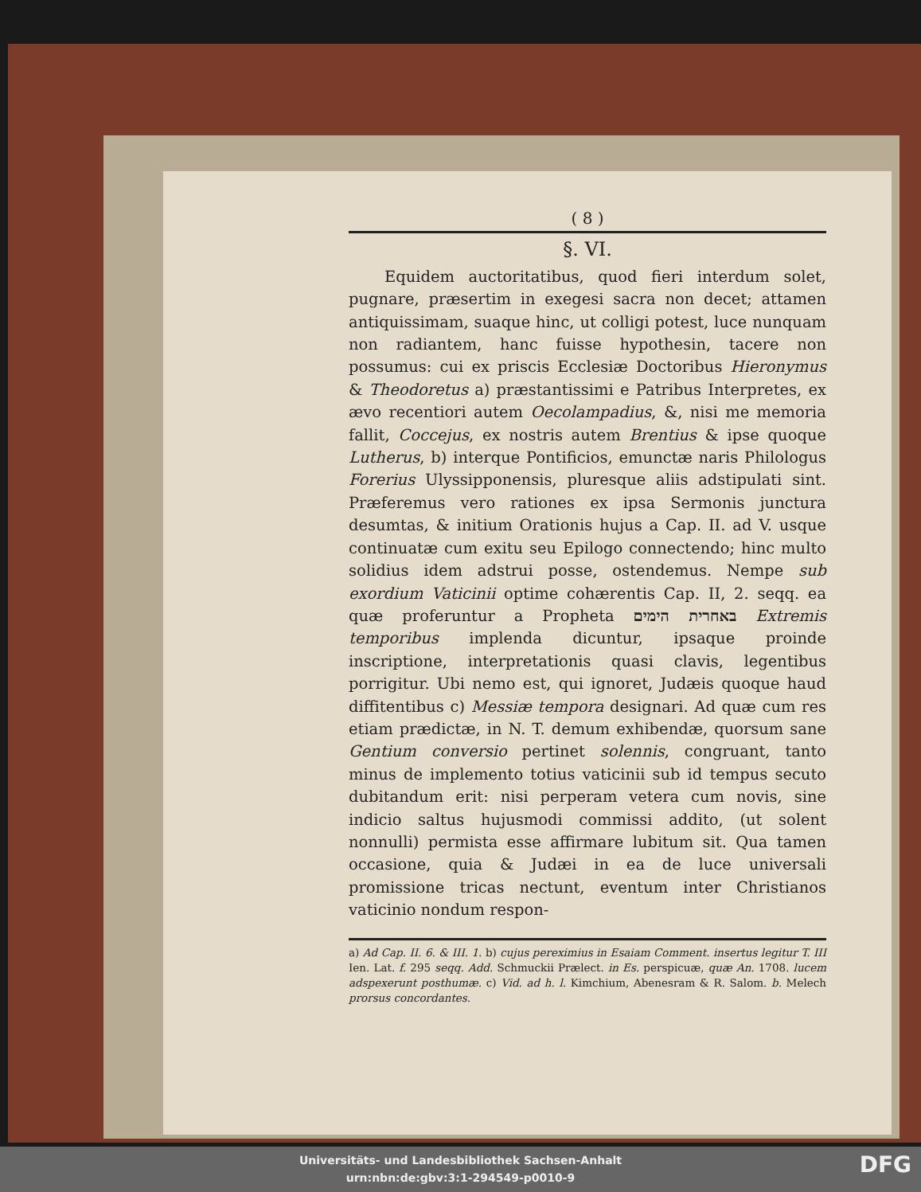( 8 )
§. VI.
Equidem auctoritatibus, quod fieri interdum solet, pugnare, præsertim in exegesi sacra non decet; attamen antiquissimam, suaque hinc, ut colligi potest, luce nunquam non radiantem, hanc fuisse hypothesin, tacere non possumus: cui ex priscis Ecclesiæ Doctoribus Hieronymus & Theodoretus a) præstantissimi e Patribus Interpretes, ex ævo recentiori autem Oecolampadius, &, nisi me memoria fallit, Coccejus, ex nostris autem Brentius & ipse quoque Lutherus, b) interque Pontificios, emunctæ naris Philologus Forerius Ulyssipponensis, pluresque aliis adstipulati sint. Præferemus vero rationes ex ipsa Sermonis junctura desumtas, & initium Orationis hujus a Cap. II. ad V. usque continuatæ cum exitu seu Epilogo connectendo; hinc multo solidius idem adstrui posse, ostendemus. Nempe sub exordium Vaticinii optime cohærentis Cap. II, 2. seqq. ea quæ proferuntur a Propheta באחרית הימים Extremis temporibus implenda dicuntur, ipsaque proinde inscriptione, interpretationis quasi clavis, legentibus porrigitur. Ubi nemo est, qui ignoret, Judæis quoque haud diffitentibus c) Messiæ tempora designari. Ad quæ cum res etiam prædictæ, in N. T. demum exhibendæ, quorsum sane Gentium conversio pertinet solennis, congruant, tanto minus de implemento totius vaticinii sub id tempus secuto dubitandum erit: nisi perperam vetera cum novis, sine indicio saltus hujusmodi commissi addito, (ut solent nonnulli) permista esse affirmare lubitum sit. Qua tamen occasione, quia & Judæi in ea de luce universali promissione tricas nectunt, eventum inter Christianos vaticinio nondum respon-
a) Ad Cap. II. 6. & III. 1. b) cujus pereximius in Esaiam Comment. insertus legitur T. III Ien. Lat. f. 295 seqq. Add. Schmuckii Prælect. in Es. perspicuæ, quæ An. 1708. lucem adspexerunt posthumæ. c) Vid. ad h. l. Kimchium, Abenesram & R. Salom. b. Melech prorsus concordantes.
Universitäts- und Landesbibliothek Sachsen-Anhalt
urn:nbn:de:gbv:3:1-294549-p0010-9
DFG